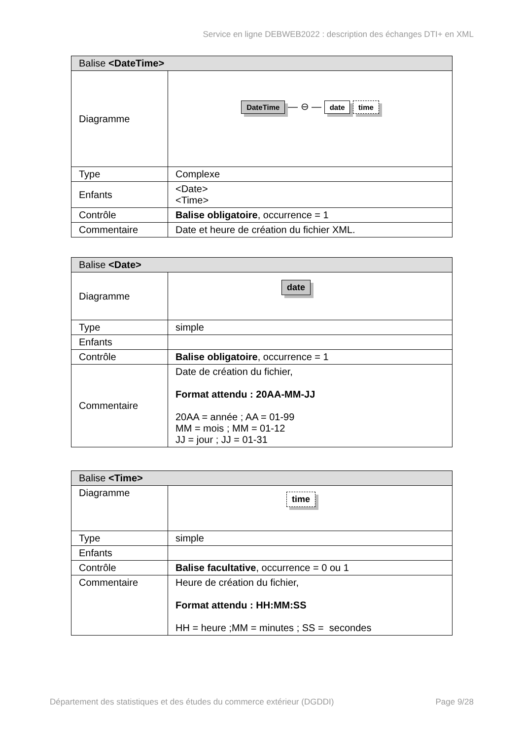Service en ligne DEBWEB2022 : description des échanges DTI+ en XML
| Balise <DateTime> | |
| --- | --- |
| Diagramme | DateTime — ⊖ — date time |
| Type | Complexe |
| Enfants | <Date> <Time> |
| Contrôle | Balise obligatoire , occurrence = 1 |
| Commentaire | Date et heure de création du fichier XML. |
| Balise <Date> | |
| --- | --- |
| Diagramme | date |
| Type | simple |
| Enfants | |
| Contrôle | Balise obligatoire , occurrence = 1 |
| Commentaire | Date de création du fichier, Format attendu : 20AA-MM-JJ 20AA = année ; AA = 01-99 MM = mois ; MM = 01-12 JJ = jour ; JJ = 01-31 |
| Balise <Time> | |
| --- | --- |
| Diagramme | time |
| Type | simple |
| Enfants | |
| Contrôle | Balise facultative , occurrence = 0 ou 1 |
| Commentaire | Heure de création du fichier, Format attendu : HH:MM:SS HH = heure ;MM = minutes ; SS = secondes |
Département des statistiques et des études du commerce extérieur (DGDDI) Page 9/28